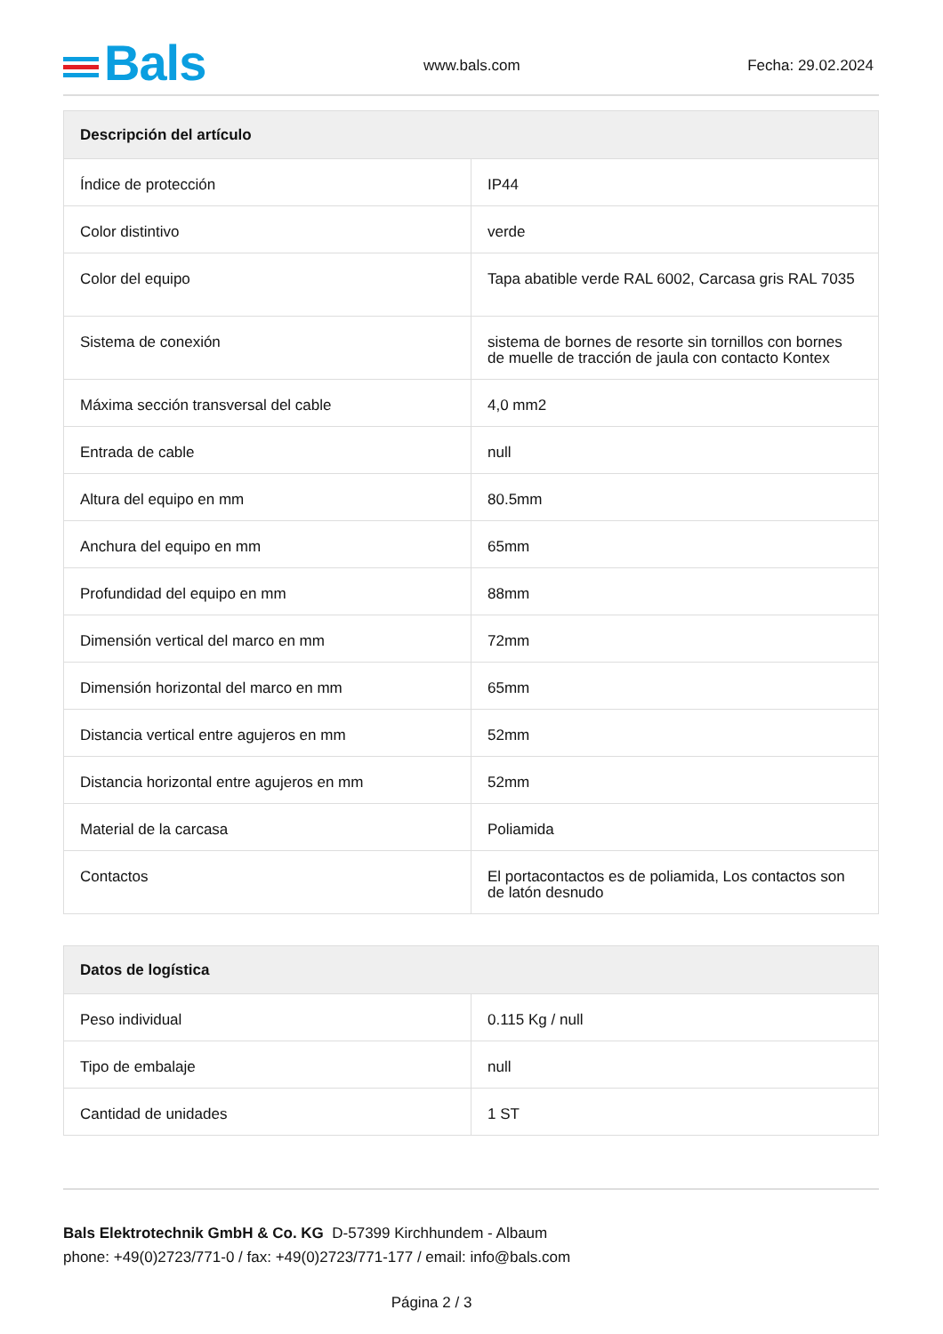Bals www.bals.com Fecha: 29.02.2024
| Descripción del artículo | |
| --- | --- |
| Índice de protección | IP44 |
| Color distintivo | verde |
| Color del equipo | Tapa abatible verde RAL 6002, Carcasa gris RAL 7035 |
| Sistema de conexión | sistema de bornes de resorte sin tornillos con bornes de muelle de tracción de jaula con contacto Kontex |
| Máxima sección transversal del cable | 4,0 mm2 |
| Entrada de cable | null |
| Altura del equipo en mm | 80.5mm |
| Anchura del equipo en mm | 65mm |
| Profundidad del equipo en mm | 88mm |
| Dimensión vertical del marco en mm | 72mm |
| Dimensión horizontal del marco en mm | 65mm |
| Distancia vertical entre agujeros en mm | 52mm |
| Distancia horizontal entre agujeros en mm | 52mm |
| Material de la carcasa | Poliamida |
| Contactos | El portacontactos es de poliamida, Los contactos son de latón desnudo |
| Datos de logística | |
| --- | --- |
| Peso individual | 0.115 Kg / null |
| Tipo de embalaje | null |
| Cantidad de unidades | 1 ST |
Bals Elektrotechnik GmbH & Co. KG D-57399 Kirchhundem - Albaum
phone: +49(0)2723/771-0 / fax: +49(0)2723/771-177 / email: info@bals.com
Página 2 / 3